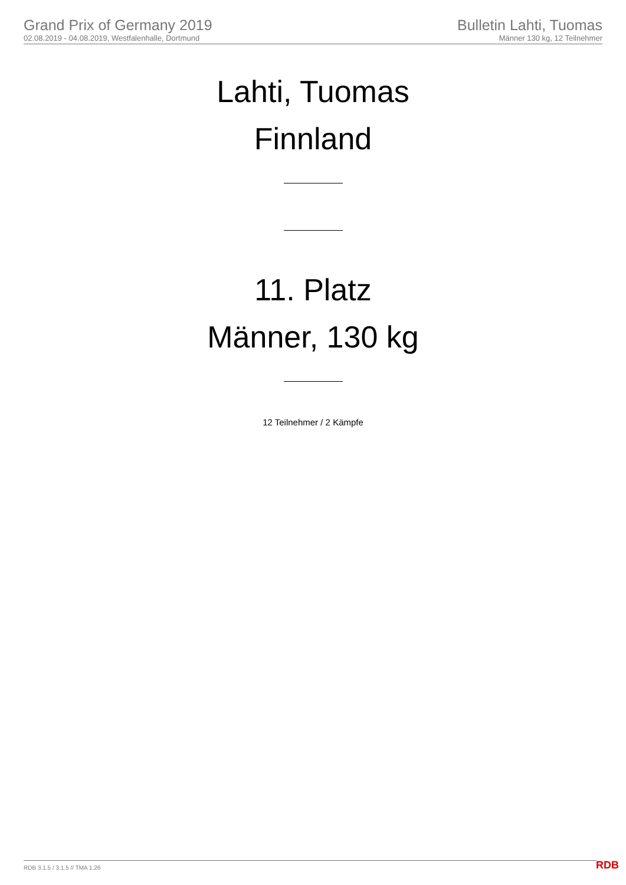Grand Prix of Germany 2019
02.08.2019 - 04.08.2019, Westfalenhalle, Dortmund
Bulletin Lahti, Tuomas
Männer 130 kg, 12 Teilnehmer
Lahti, Tuomas
Finnland
11. Platz
Männer, 130 kg
12 Teilnehmer / 2 Kämpfe
RDB 3.1.5 / 3.1.5 // TMA 1.26 RDB